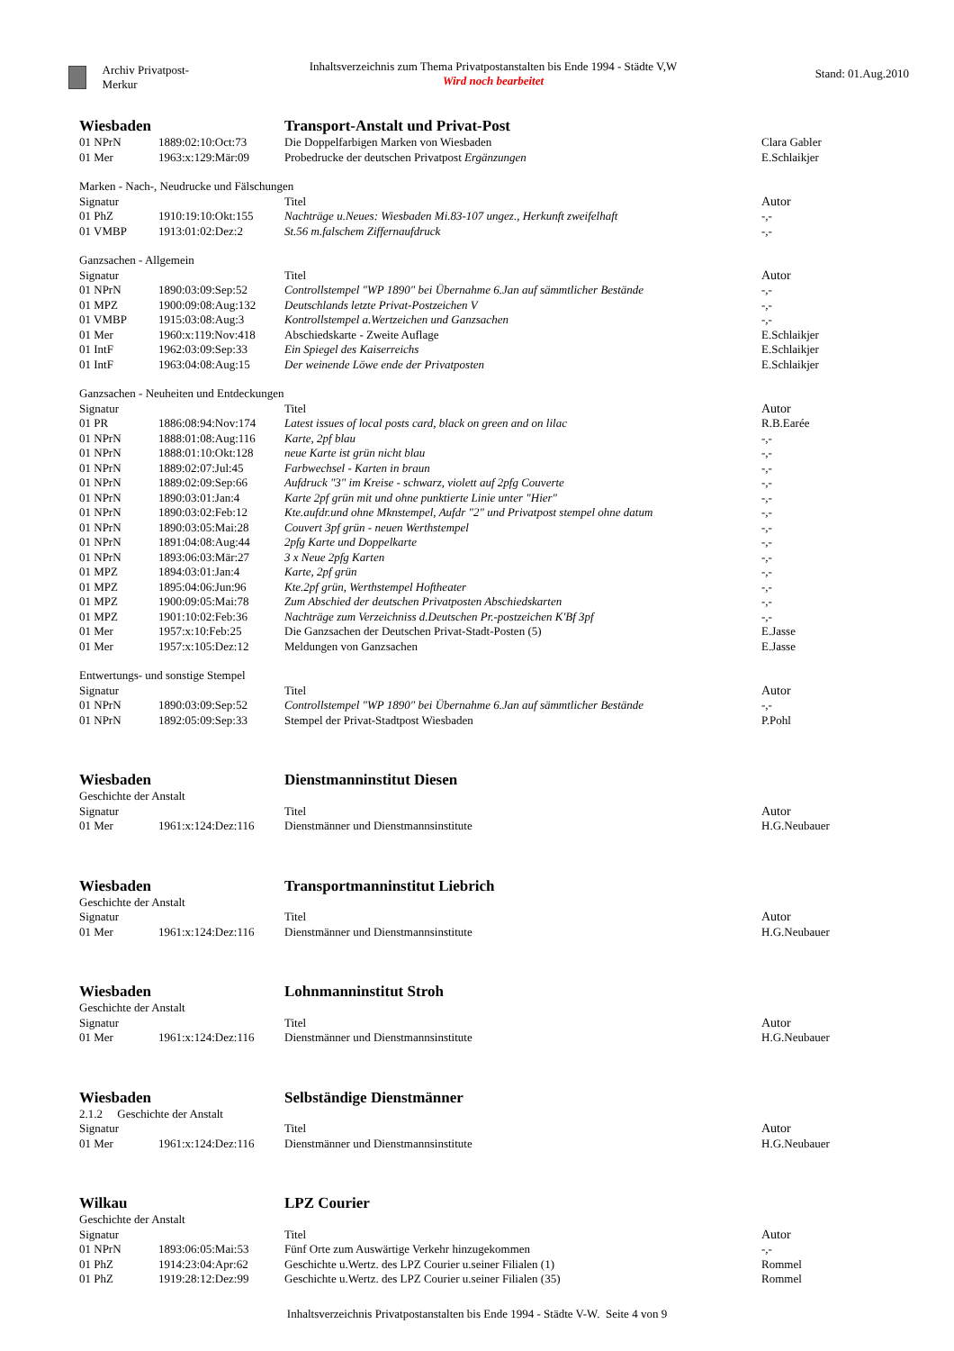Archiv Privatpost-Merkur
Inhaltsverzeichnis zum Thema Privatpostanstalten bis Ende 1994 - Städte V,W
Wird noch bearbeitet
Stand: 01.Aug.2010
| Wiesbaden | | Transport-Anstalt und Privat-Post | |
| 01 NPrN | 1889:02:10:Oct:73 | Die Doppelfarbigen Marken von Wiesbaden | Clara Gabler |
| 01 Mer | 1963:x:129:Mär:09 | Probedrucke der deutschen Privatpost Ergänzungen | E.Schlaikjer |
| Marken - Nach-, Neudrucke und Fälschungen | | | |
| Signatur | | Titel | Autor |
| 01 PhZ | 1910:19:10:Okt:155 | Nachträge u.Neues: Wiesbaden Mi.83-107 ungez., Herkunft zweifelhaft | -,- |
| 01 VMBP | 1913:01:02:Dez:2 | St.56 m.falschem Ziffernaufdruck | -,- |
| Ganzsachen - Allgemein | | | |
| Signatur | | Titel | Autor |
| 01 NPrN | 1890:03:09:Sep:52 | Controllstempel "WP 1890" bei Übernahme 6.Jan auf sämmtlicher Bestände | -,- |
| 01 MPZ | 1900:09:08:Aug:132 | Deutschlands letzte Privat-Postzeichen V | -,- |
| 01 VMBP | 1915:03:08:Aug:3 | Kontrollstempel a.Wertzeichen und Ganzsachen | -,- |
| 01 Mer | 1960:x:119:Nov:418 | Abschiedskarte - Zweite Auflage | E.Schlaikjer |
| 01 IntF | 1962:03:09:Sep:33 | Ein Spiegel des Kaiserreichs | E.Schlaikjer |
| 01 IntF | 1963:04:08:Aug:15 | Der weinende Löwe ende der Privatposten | E.Schlaikjer |
| Ganzsachen - Neuheiten und Entdeckungen | | | |
| Signatur | | Titel | Autor |
| 01 PR | 1886:08:94:Nov:174 | Latest issues of local posts card, black on green and on lilac | R.B.Earée |
| 01 NPrN | 1888:01:08:Aug:116 | Karte, 2pf blau | -,- |
| 01 NPrN | 1888:01:10:Okt:128 | neue Karte ist grün nicht blau | -,- |
| 01 NPrN | 1889:02:07:Jul:45 | Farbwechsel - Karten in braun | -,- |
| 01 NPrN | 1889:02:09:Sep:66 | Aufdruck "3" im Kreise - schwarz, violett auf 2pfg Couverte | -,- |
| 01 NPrN | 1890:03:01:Jan:4 | Karte 2pf grün mit und ohne punktierte Linie unter "Hier" | -,- |
| 01 NPrN | 1890:03:02:Feb:12 | Kte.aufdr.und ohne Mknstempel, Aufdr "2" und Privatpost stempel ohne datum | -,- |
| 01 NPrN | 1890:03:05:Mai:28 | Couvert 3pf grün - neuen Werthstempel | -,- |
| 01 NPrN | 1891:04:08:Aug:44 | 2pfg Karte und Doppelkarte | -,- |
| 01 NPrN | 1893:06:03:Mär:27 | 3 x Neue 2pfg Karten | -,- |
| 01 MPZ | 1894:03:01:Jan:4 | Karte, 2pf grün | -,- |
| 01 MPZ | 1895:04:06:Jun:96 | Kte.2pf grün, Werthstempel Hoftheater | -,- |
| 01 MPZ | 1900:09:05:Mai:78 | Zum Abschied der deutschen Privatposten Abschiedskarten | -,- |
| 01 MPZ | 1901:10:02:Feb:36 | Nachträge zum Verzeichniss d.Deutschen Pr.-postzeichen K'Bf 3pf | -,- |
| 01 Mer | 1957:x:10:Feb:25 | Die Ganzsachen der Deutschen Privat-Stadt-Posten (5) | E.Jasse |
| 01 Mer | 1957:x:105:Dez:12 | Meldungen von Ganzsachen | E.Jasse |
| Entwertungs- und sonstige Stempel | | | |
| Signatur | | Titel | Autor |
| 01 NPrN | 1890:03:09:Sep:52 | Controllstempel "WP 1890" bei Übernahme 6.Jan auf sämmtlicher Bestände | -,- |
| 01 NPrN | 1892:05:09:Sep:33 | Stempel der Privat-Stadtpost Wiesbaden | P.Pohl |
| Wiesbaden | | Dienstmanninstitut Diesen | |
| Geschichte der Anstalt | | | |
| Signatur | | Titel | Autor |
| 01 Mer | 1961:x:124:Dez:116 | Dienstmänner und Dienstmannsinstitute | H.G.Neubauer |
| Wiesbaden | | Transportmanninstitut Liebrich | |
| Geschichte der Anstalt | | | |
| Signatur | | Titel | Autor |
| 01 Mer | 1961:x:124:Dez:116 | Dienstmänner und Dienstmannsinstitute | H.G.Neubauer |
| Wiesbaden | | Lohnmanninstitut Stroh | |
| Geschichte der Anstalt | | | |
| Signatur | | Titel | Autor |
| 01 Mer | 1961:x:124:Dez:116 | Dienstmänner und Dienstmannsinstitute | H.G.Neubauer |
| Wiesbaden | | Selbständige Dienstmänner | |
| 2.1.2 Geschichte der Anstalt | | | |
| Signatur | | Titel | Autor |
| 01 Mer | 1961:x:124:Dez:116 | Dienstmänner und Dienstmannsinstitute | H.G.Neubauer |
| Wilkau | | LPZ Courier | |
| Geschichte der Anstalt | | | |
| Signatur | | Titel | Autor |
| 01 NPrN | 1893:06:05:Mai:53 | Fünf Orte zum Auswärtige Verkehr hinzugekommen | -,- |
| 01 PhZ | 1914:23:04:Apr:62 | Geschichte u.Wertz. des LPZ Courier u.seiner Filialen (1) | Rommel |
| 01 PhZ | 1919:28:12:Dez:99 | Geschichte u.Wertz. des LPZ Courier u.seiner Filialen (35) | Rommel |
Inhaltsverzeichnis Privatpostanstalten bis Ende 1994 - Städte V-W. Seite 4 von 9